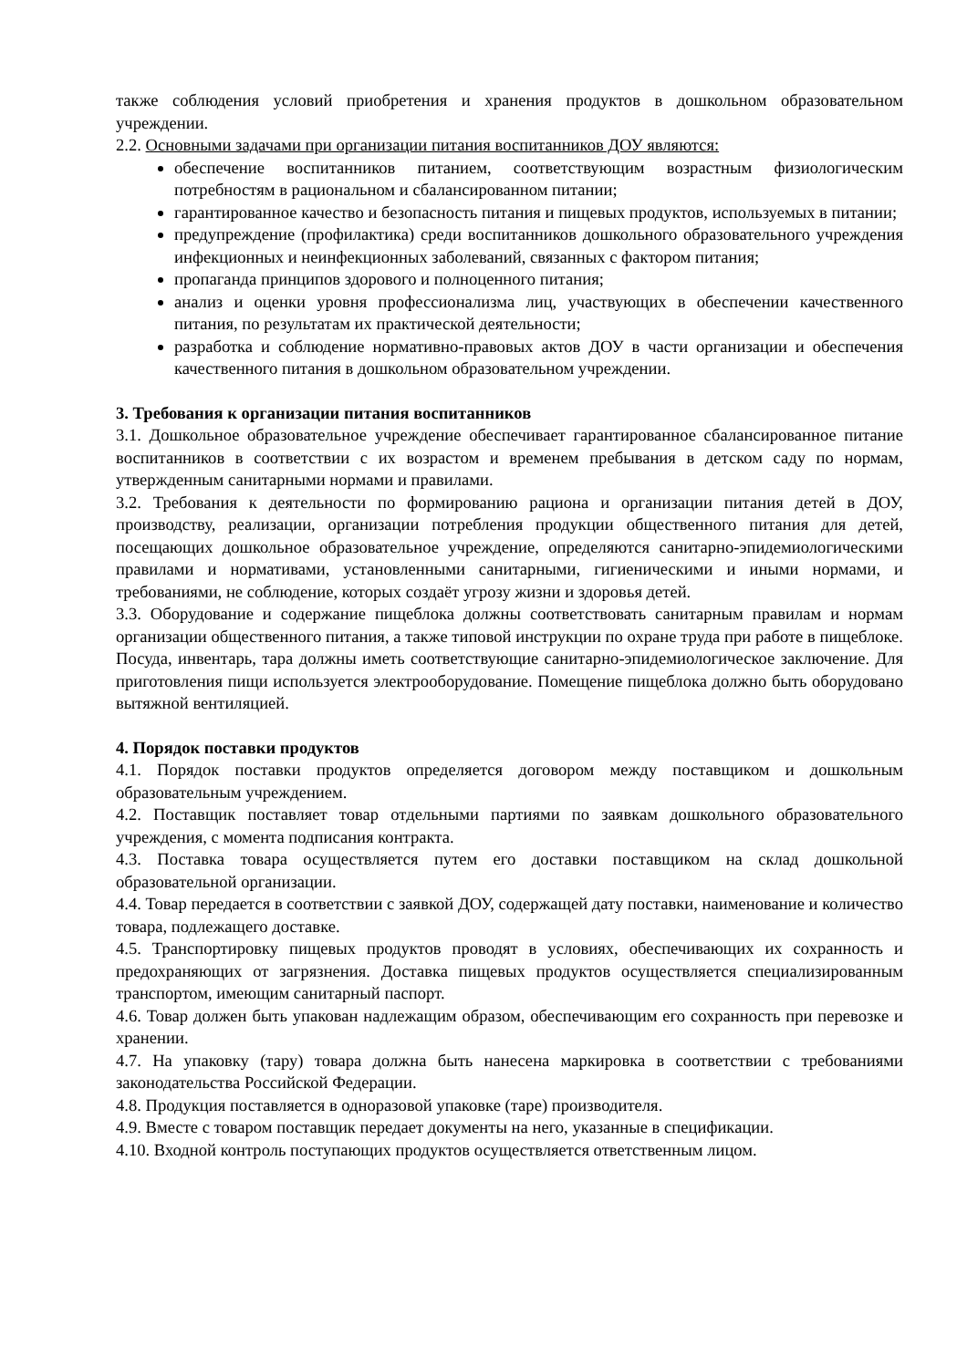также соблюдения условий приобретения и хранения продуктов в дошкольном образовательном учреждении.
2.2. Основными задачами при организации питания воспитанников ДОУ являются:
обеспечение воспитанников питанием, соответствующим возрастным физиологическим потребностям в рациональном и сбалансированном питании;
гарантированное качество и безопасность питания и пищевых продуктов, используемых в питании;
предупреждение (профилактика) среди воспитанников дошкольного образовательного учреждения инфекционных и неинфекционных заболеваний, связанных с фактором питания;
пропаганда принципов здорового и полноценного питания;
анализ и оценки уровня профессионализма лиц, участвующих в обеспечении качественного питания, по результатам их практической деятельности;
разработка и соблюдение нормативно-правовых актов ДОУ в части организации и обеспечения качественного питания в дошкольном образовательном учреждении.
3. Требования к организации питания воспитанников
3.1. Дошкольное образовательное учреждение обеспечивает гарантированное сбалансированное питание воспитанников в соответствии с их возрастом и временем пребывания в детском саду по нормам, утвержденным санитарными нормами и правилами.
3.2. Требования к деятельности по формированию рациона и организации питания детей в ДОУ, производству, реализации, организации потребления продукции общественного питания для детей, посещающих дошкольное образовательное учреждение, определяются санитарно-эпидемиологическими правилами и нормативами, установленными санитарными, гигиеническими и иными нормами, и требованиями, не соблюдение, которых создаёт угрозу жизни и здоровья детей.
3.3. Оборудование и содержание пищеблока должны соответствовать санитарным правилам и нормам организации общественного питания, а также типовой инструкции по охране труда при работе в пищеблоке. Посуда, инвентарь, тара должны иметь соответствующие санитарно-эпидемиологическое заключение. Для приготовления пищи используется электрооборудование. Помещение пищеблока должно быть оборудовано вытяжной вентиляцией.
4. Порядок поставки продуктов
4.1. Порядок поставки продуктов определяется договором между поставщиком и дошкольным образовательным учреждением.
4.2. Поставщик поставляет товар отдельными партиями по заявкам дошкольного образовательного учреждения, с момента подписания контракта.
4.3. Поставка товара осуществляется путем его доставки поставщиком на склад дошкольной образовательной организации.
4.4. Товар передается в соответствии с заявкой ДОУ, содержащей дату поставки, наименование и количество товара, подлежащего доставке.
4.5. Транспортировку пищевых продуктов проводят в условиях, обеспечивающих их сохранность и предохраняющих от загрязнения. Доставка пищевых продуктов осуществляется специализированным транспортом, имеющим санитарный паспорт.
4.6. Товар должен быть упакован надлежащим образом, обеспечивающим его сохранность при перевозке и хранении.
4.7. На упаковку (тару) товара должна быть нанесена маркировка в соответствии с требованиями законодательства Российской Федерации.
4.8. Продукция поставляется в одноразовой упаковке (таре) производителя.
4.9. Вместе с товаром поставщик передает документы на него, указанные в спецификации.
4.10. Входной контроль поступающих продуктов осуществляется ответственным лицом.